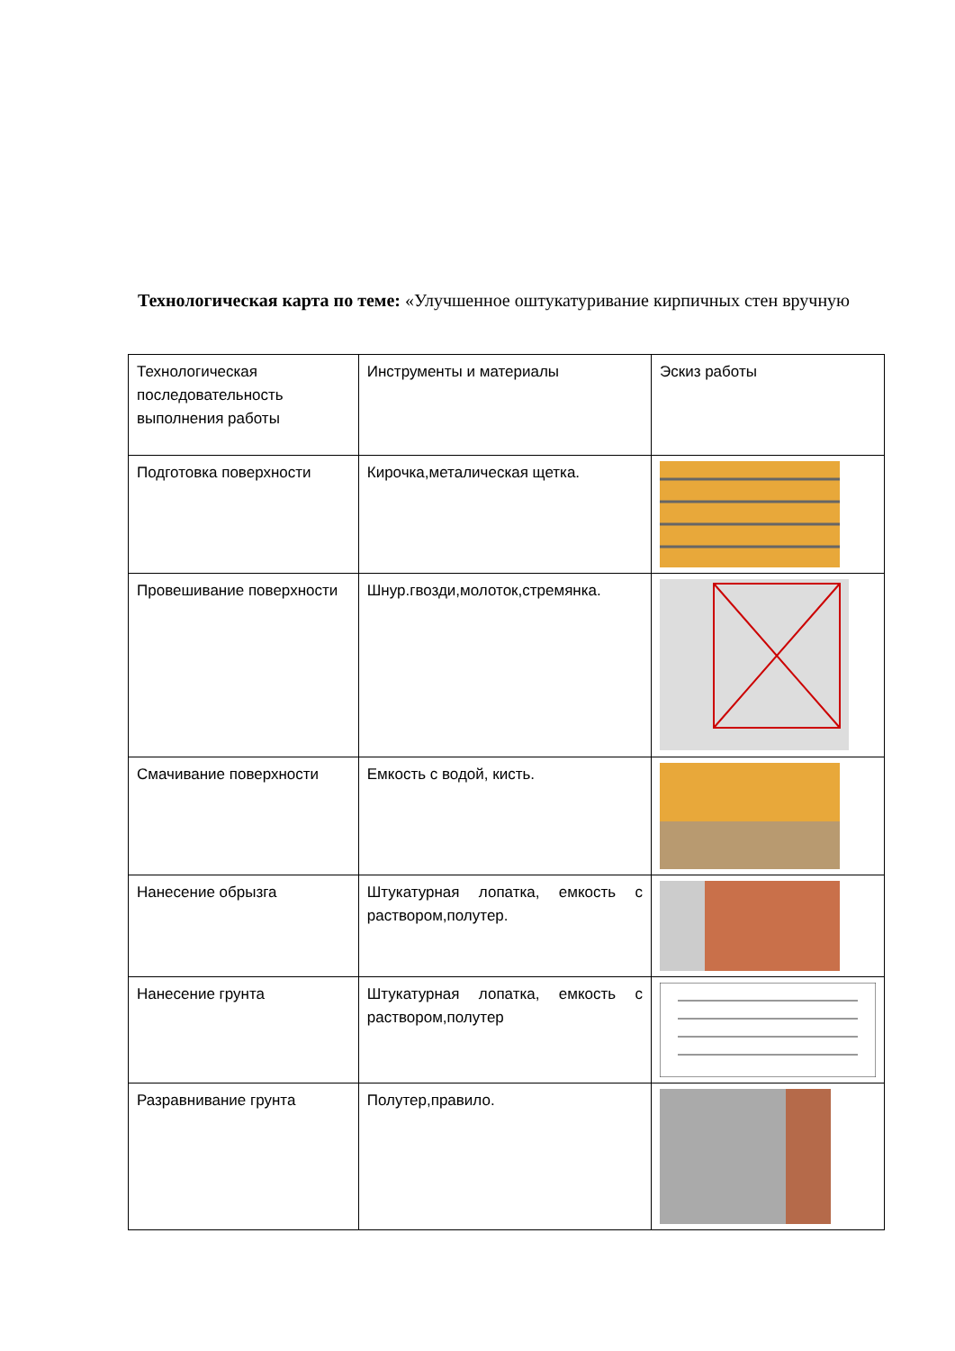Технологическая карта по теме: «Улучшенное оштукатуривание кирпичных стен вручную
| Технологическая последовательность выполнения работы | Инструменты и материалы | Эскиз работы |
| Подготовка поверхности | Кирочка,металическая щетка. | |
| Провешивание поверхности | Шнур.гвозди,молоток,стремянка. | |
| Смачивание поверхности | Емкость с водой, кисть. | |
| Нанесение обрызга | Штукатурная лопатка, емкость с раствором,полутер. | |
| Нанесение грунта | Штукатурная лопатка, емкость с раствором,полутер | |
| Разравнивание грунта | Полутер,правило. | |